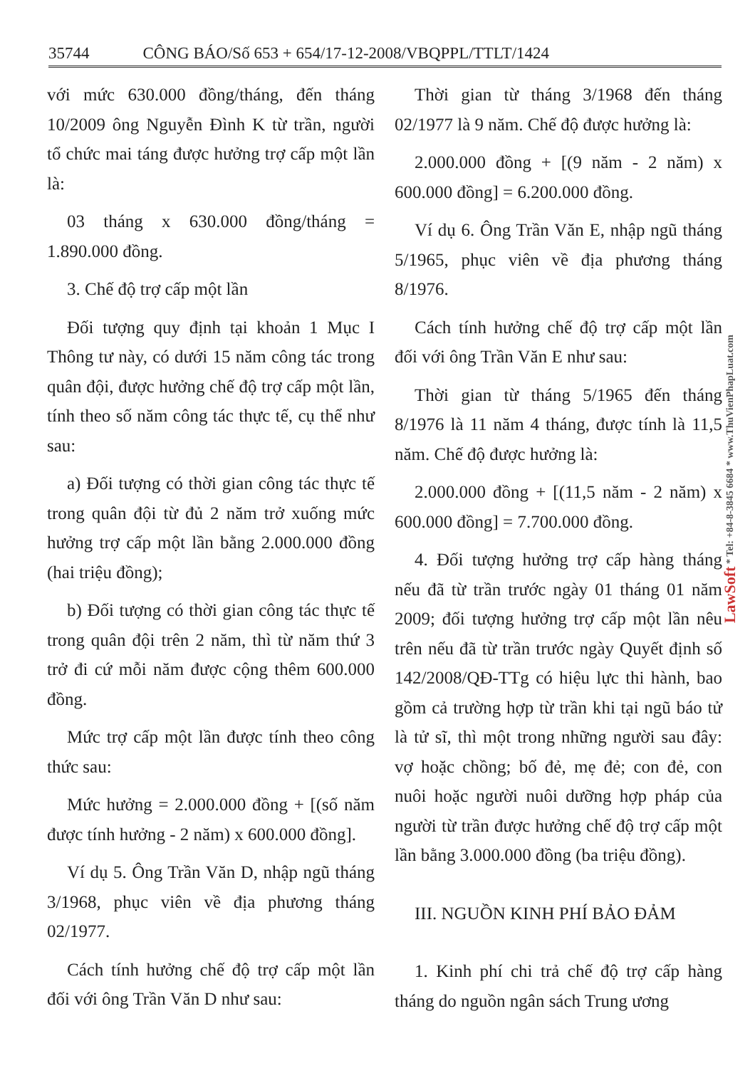35744 CÔNG BÁO/Số 653 + 654/17-12-2008/VBQPPL/TTLT/1424
với mức 630.000 đồng/tháng, đến tháng 10/2009 ông Nguyễn Đình K từ trần, người tổ chức mai táng được hưởng trợ cấp một lần là:
03 tháng x 630.000 đồng/tháng = 1.890.000 đồng.
3. Chế độ trợ cấp một lần
Đối tượng quy định tại khoản 1 Mục I Thông tư này, có dưới 15 năm công tác trong quân đội, được hưởng chế độ trợ cấp một lần, tính theo số năm công tác thực tế, cụ thể như sau:
a) Đối tượng có thời gian công tác thực tế trong quân đội từ đủ 2 năm trở xuống mức hưởng trợ cấp một lần bằng 2.000.000 đồng (hai triệu đồng);
b) Đối tượng có thời gian công tác thực tế trong quân đội trên 2 năm, thì từ năm thứ 3 trở đi cứ mỗi năm được cộng thêm 600.000 đồng.
Mức trợ cấp một lần được tính theo công thức sau:
Mức hưởng = 2.000.000 đồng + [(số năm được tính hưởng - 2 năm) x 600.000 đồng].
Ví dụ 5. Ông Trần Văn D, nhập ngũ tháng 3/1968, phục viên về địa phương tháng 02/1977.
Cách tính hưởng chế độ trợ cấp một lần đối với ông Trần Văn D như sau:
Thời gian từ tháng 3/1968 đến tháng 02/1977 là 9 năm. Chế độ được hưởng là:
2.000.000 đồng + [(9 năm - 2 năm) x 600.000 đồng] = 6.200.000 đồng.
Ví dụ 6. Ông Trần Văn E, nhập ngũ tháng 5/1965, phục viên về địa phương tháng 8/1976.
Cách tính hưởng chế độ trợ cấp một lần đối với ông Trần Văn E như sau:
Thời gian từ tháng 5/1965 đến tháng 8/1976 là 11 năm 4 tháng, được tính là 11,5 năm. Chế độ được hưởng là:
2.000.000 đồng + [(11,5 năm - 2 năm) x 600.000 đồng] = 7.700.000 đồng.
4. Đối tượng hưởng trợ cấp hàng tháng nếu đã từ trần trước ngày 01 tháng 01 năm 2009; đối tượng hưởng trợ cấp một lần nêu trên nếu đã từ trần trước ngày Quyết định số 142/2008/QĐ-TTg có hiệu lực thi hành, bao gồm cả trường hợp từ trần khi tại ngũ báo tử là tử sĩ, thì một trong những người sau đây: vợ hoặc chồng; bố đẻ, mẹ đẻ; con đẻ, con nuôi hoặc người nuôi dưỡng hợp pháp của người từ trần được hưởng chế độ trợ cấp một lần bằng 3.000.000 đồng (ba triệu đồng).
III. NGUỒN KINH PHÍ BẢO ĐẢM
1. Kinh phí chi trả chế độ trợ cấp hàng tháng do nguồn ngân sách Trung ương
LawSoft * Tel: +84-8-3845 6684 * www.ThuVienPhapLuat.com